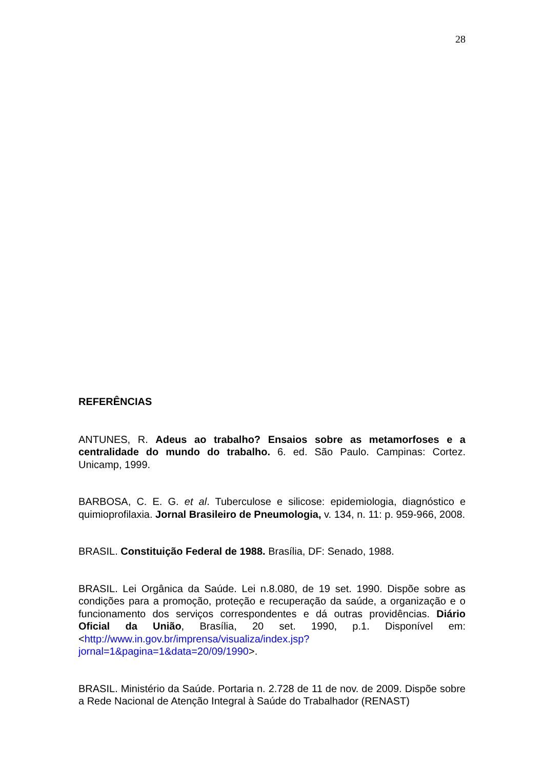28
REFERÊNCIAS
ANTUNES, R. Adeus ao trabalho? Ensaios sobre as metamorfoses e a centralidade do mundo do trabalho. 6. ed. São Paulo. Campinas: Cortez. Unicamp, 1999.
BARBOSA, C. E. G. et al. Tuberculose e silicose: epidemiologia, diagnóstico e quimioprofilaxia. Jornal Brasileiro de Pneumologia, v. 134, n. 11: p. 959-966, 2008.
BRASIL. Constituição Federal de 1988. Brasília, DF: Senado, 1988.
BRASIL. Lei Orgânica da Saúde. Lei n.8.080, de 19 set. 1990. Dispõe sobre as condições para a promoção, proteção e recuperação da saúde, a organização e o funcionamento dos serviços correspondentes e dá outras providências. Diário Oficial da União, Brasília, 20 set. 1990, p.1. Disponível em: <http://www.in.gov.br/imprensa/visualiza/index.jsp?jornal=1&pagina=1&data=20/09/1990>.
BRASIL. Ministério da Saúde. Portaria n. 2.728 de 11 de nov. de 2009. Dispõe sobre a Rede Nacional de Atenção Integral à Saúde do Trabalhador (RENAST)